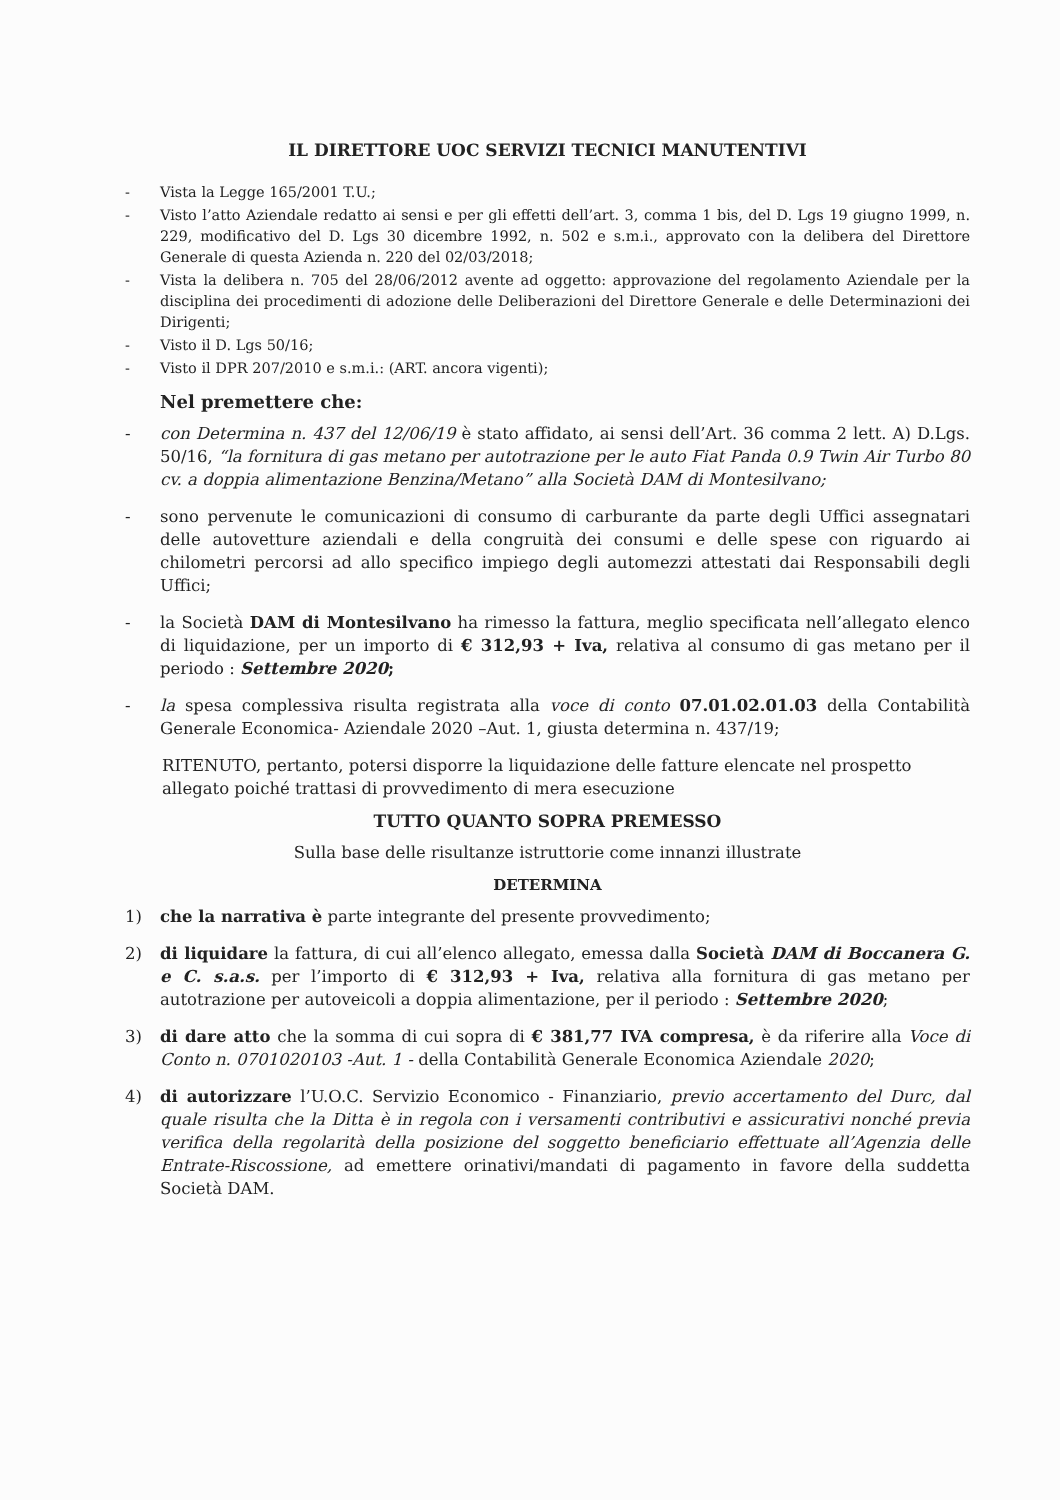IL DIRETTORE UOC SERVIZI TECNICI MANUTENTIVI
- Vista la Legge 165/2001 T.U.;
- Visto l’atto Aziendale redatto ai sensi e per gli effetti dell’art. 3, comma 1 bis, del D. Lgs 19 giugno 1999, n. 229, modificativo del D. Lgs 30 dicembre 1992, n. 502 e s.m.i., approvato con la delibera del Direttore Generale di questa Azienda n. 220 del 02/03/2018;
- Vista la delibera n. 705 del 28/06/2012 avente ad oggetto: approvazione del regolamento Aziendale per la disciplina dei procedimenti di adozione delle Deliberazioni del Direttore Generale e delle Determinazioni dei Dirigenti;
- Visto il D. Lgs 50/16;
- Visto il DPR 207/2010 e s.m.i.: (ART. ancora vigenti);
Nel premettere che:
- con Determina n. 437 del 12/06/19 è stato affidato, ai sensi dell’Art. 36 comma 2 lett. A) D.Lgs. 50/16, “la fornitura di gas metano per autotrazione per le auto Fiat Panda 0.9 Twin Air Turbo 80 cv. a doppia alimentazione Benzina/Metano” alla Società DAM di Montesilvano;
- sono pervenute le comunicazioni di consumo di carburante da parte degli Uffici assegnatari delle autovetture aziendali e della congruità dei consumi e delle spese con riguardo ai chilometri percorsi ad allo specifico impiego degli automezzi attestati dai Responsabili degli Uffici;
- la Società DAM di Montesilvano ha rimesso la fattura, meglio specificata nell’allegato elenco di liquidazione, per un importo di € 312,93 + Iva, relativa al consumo di gas metano per il periodo : Settembre 2020;
- la spesa complessiva risulta registrata alla voce di conto 07.01.02.01.03 della Contabilità Generale Economica- Aziendale 2020 –Aut. 1, giusta determina n. 437/19;
RITENUTO, pertanto, potersi disporre la liquidazione delle fatture elencate nel prospetto allegato poiché trattasi di provvedimento di mera esecuzione
TUTTO QUANTO SOPRA PREMESSO
Sulla base delle risultanze istruttorie come innanzi illustrate
DETERMINA
1) che la narrativa è parte integrante del presente provvedimento;
2) di liquidare la fattura, di cui all’elenco allegato, emessa dalla Società DAM di Boccanera G. e C. s.a.s. per l’importo di € 312,93 + Iva, relativa alla fornitura di gas metano per autotrazione per autoveicoli a doppia alimentazione, per il periodo : Settembre 2020;
3) di dare atto che la somma di cui sopra di € 381,77 IVA compresa, è da riferire alla Voce di Conto n. 0701020103 -Aut. 1 - della Contabilità Generale Economica Aziendale 2020;
4) di autorizzare l’U.O.C. Servizio Economico - Finanziario, previo accertamento del Durc, dal quale risulta che la Ditta è in regola con i versamenti contributivi e assicurativi nonché previa verifica della regolarità della posizione del soggetto beneficiario effettuate all’Agenzia delle Entrate-Riscossione, ad emettere orinativi/mandati di pagamento in favore della suddetta Società DAM.